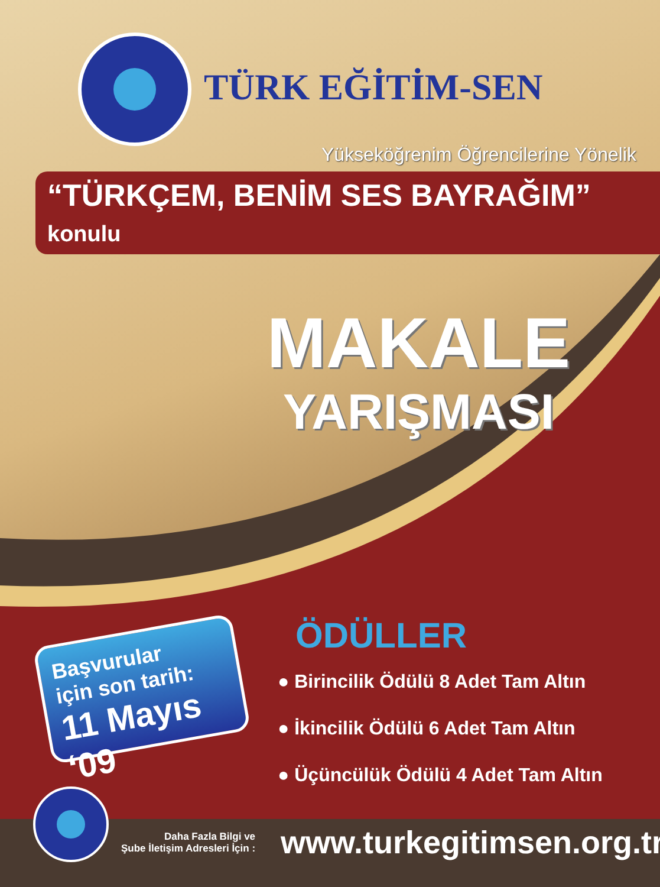TÜRK EĞİTİM-SEN
Yükseköğrenim Öğrencilerine Yönelik
“TÜRKÇEM, BENİM SES BAYRAĞIM” konulu
MAKALE
YARIŞMASI
Başvurular
için son tarih:
11 Mayıs ‘09
ÖDÜLLER
● Birincilik Ödülü 8 Adet Tam Altın
● İkincilik Ödülü 6 Adet Tam Altın
● Üçüncülük Ödülü 4 Adet Tam Altın
Daha Fazla Bilgi ve
Şube İletişim Adresleri İçin : www.turkegitimsen.org.tr